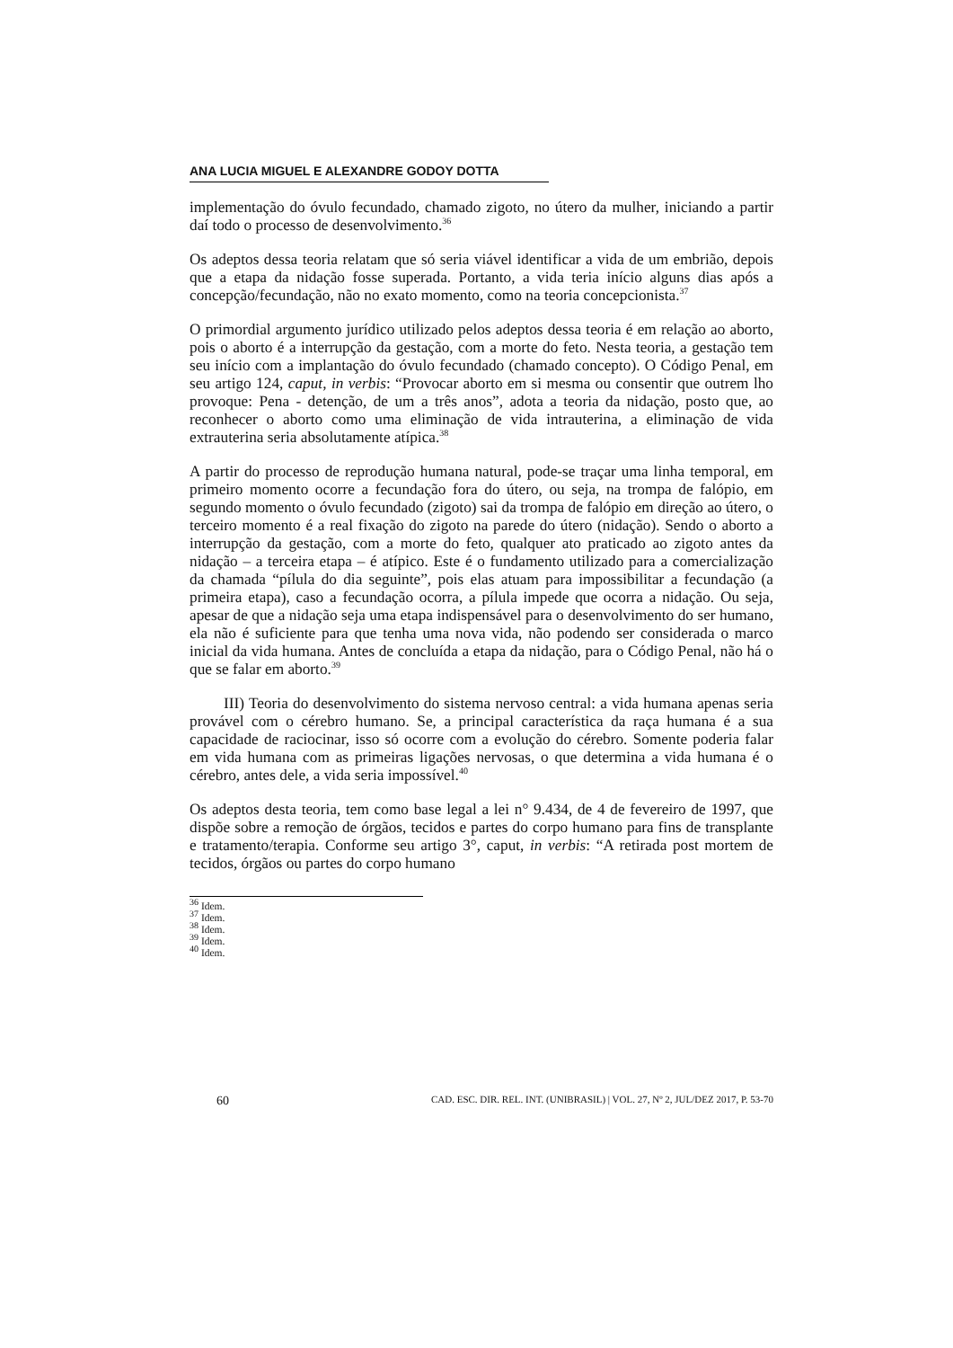ANA LUCIA MIGUEL E ALEXANDRE GODOY DOTTA
implementação do óvulo fecundado, chamado zigoto, no útero da mulher, iniciando a partir daí todo o processo de desenvolvimento.<sup>36</sup>
Os adeptos dessa teoria relatam que só seria viável identificar a vida de um embrião, depois que a etapa da nidação fosse superada. Portanto, a vida teria início alguns dias após a concepção/fecundação, não no exato momento, como na teoria concepcionista.<sup>37</sup>
O primordial argumento jurídico utilizado pelos adeptos dessa teoria é em relação ao aborto, pois o aborto é a interrupção da gestação, com a morte do feto. Nesta teoria, a gestação tem seu início com a implantação do óvulo fecundado (chamado concepto). O Código Penal, em seu artigo 124, caput, in verbis: “Provocar aborto em si mesma ou consentir que outrem lho provoque: Pena - detenção, de um a três anos”, adota a teoria da nidação, posto que, ao reconhecer o aborto como uma eliminação de vida intrauterina, a eliminação de vida extrauterina seria absolutamente atípica.<sup>38</sup>
A partir do processo de reprodução humana natural, pode-se traçar uma linha temporal, em primeiro momento ocorre a fecundação fora do útero, ou seja, na trompa de falópio, em segundo momento o óvulo fecundado (zigoto) sai da trompa de falópio em direção ao útero, o terceiro momento é a real fixação do zigoto na parede do útero (nidação). Sendo o aborto a interrupção da gestação, com a morte do feto, qualquer ato praticado ao zigoto antes da nidação – a terceira etapa – é atípico. Este é o fundamento utilizado para a comercialização da chamada “pílula do dia seguinte”, pois elas atuam para impossibilitar a fecundação (a primeira etapa), caso a fecundação ocorra, a pílula impede que ocorra a nidação. Ou seja, apesar de que a nidação seja uma etapa indispensável para o desenvolvimento do ser humano, ela não é suficiente para que tenha uma nova vida, não podendo ser considerada o marco inicial da vida humana. Antes de concluída a etapa da nidação, para o Código Penal, não há o que se falar em aborto.<sup>39</sup>
III) Teoria do desenvolvimento do sistema nervoso central: a vida humana apenas seria provável com o cérebro humano. Se, a principal característica da raça humana é a sua capacidade de raciocinar, isso só ocorre com a evolução do cérebro. Somente poderia falar em vida humana com as primeiras ligações nervosas, o que determina a vida humana é o cérebro, antes dele, a vida seria impossível.<sup>40</sup>
Os adeptos desta teoria, tem como base legal a lei n° 9.434, de 4 de fevereiro de 1997, que dispõe sobre a remoção de órgãos, tecidos e partes do corpo humano para fins de transplante e tratamento/terapia. Conforme seu artigo 3°, caput, in verbis: “A retirada post mortem de tecidos, órgãos ou partes do corpo humano
<sup>36</sup> Idem.
<sup>37</sup> Idem.
<sup>38</sup> Idem.
<sup>39</sup> Idem.
<sup>40</sup> Idem.
60 CAD. ESC. DIR. REL. INT. (UNIBRASIL) | VOL. 27, Nº 2, JUL/DEZ 2017, P. 53-70